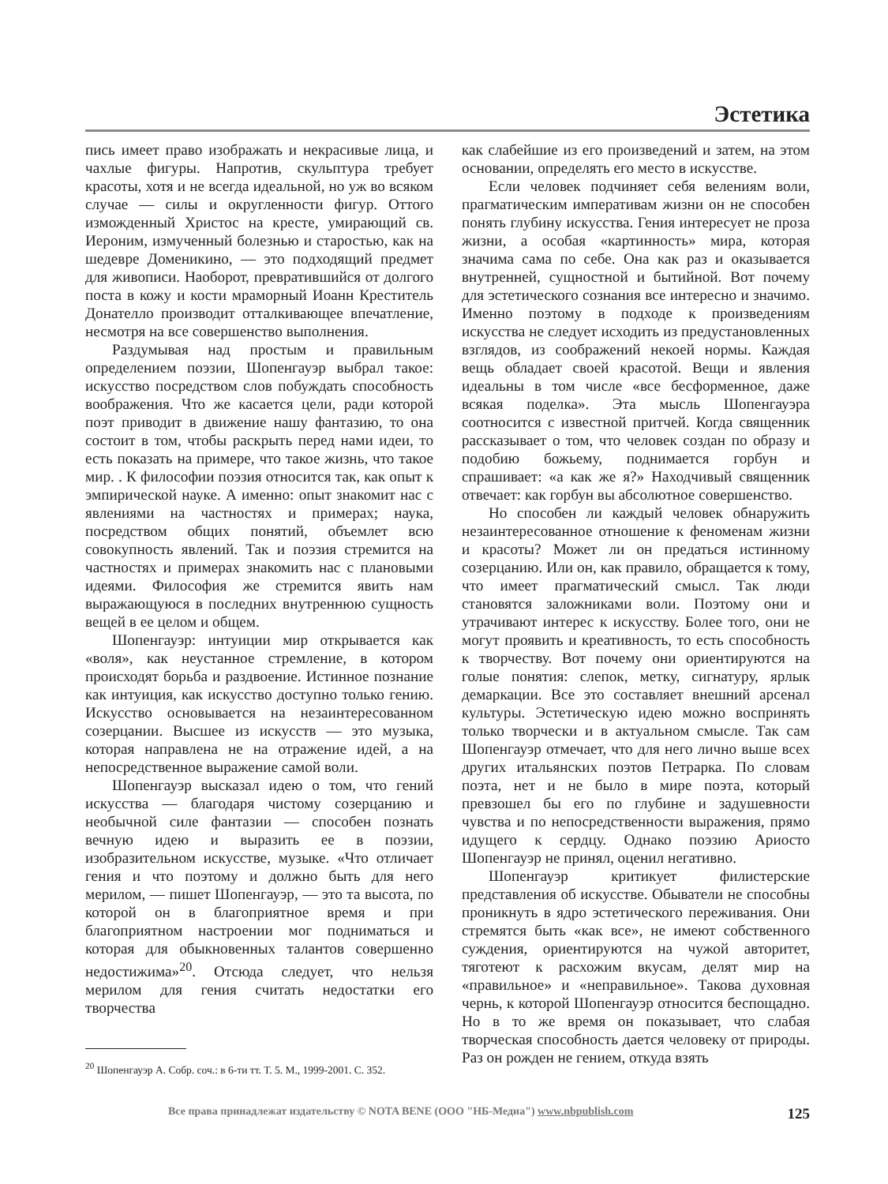Эстетика
пись имеет право изображать и некрасивые лица, и чахлые фигуры. Напротив, скульптура требует красоты, хотя и не всегда идеальной, но уж во всяком случае — силы и округленности фигур. Оттого изможденный Христос на кресте, умирающий св. Иероним, измученный болезнью и старостью, как на шедевре Доменикино, — это подходящий предмет для живописи. Наоборот, превратившийся от долгого поста в кожу и кости мраморный Иоанн Креститель Донателло производит отталкивающее впечатление, несмотря на все совершенство выполнения.
Раздумывая над простым и правильным определением поэзии, Шопенгауэр выбрал такое: искусство посредством слов побуждать способность воображения. Что же касается цели, ради которой поэт приводит в движение нашу фантазию, то она состоит в том, чтобы раскрыть перед нами идеи, то есть показать на примере, что такое жизнь, что такое мир. . К философии поэзия относится так, как опыт к эмпирической науке. А именно: опыт знакомит нас с явлениями на частностях и примерах; наука, посредством общих понятий, объемлет всю совокупность явлений. Так и поэзия стремится на частностях и примерах знакомить нас с плановыми идеями. Философия же стремится явить нам выражающуюся в последних внутреннюю сущность вещей в ее целом и общем.
Шопенгауэр: интуиции мир открывается как «воля», как неустанное стремление, в котором происходят борьба и раздвоение. Истинное познание как интуиция, как искусство доступно только гению. Искусство основывается на незаинтересованном созерцании. Высшее из искусств — это музыка, которая направлена не на отражение идей, а на непосредственное выражение самой воли.
Шопенгауэр высказал идею о том, что гений искусства — благодаря чистому созерцанию и необычной силе фантазии — способен познать вечную идею и выразить ее в поэзии, изобразительном искусстве, музыке. «Что отличает гения и что поэтому и должно быть для него мерилом, — пишет Шопенгауэр, — это та высота, по которой он в благоприятное время и при благоприятном настроении мог подниматься и которая для обыкновенных талантов совершенно недостижима»<sup>20</sup>. Отсюда следует, что нельзя мерилом для гения считать недостатки его творчества
<sup>20</sup> Шопенгауэр А. Собр. соч.: в 6-ти тт. Т. 5. М., 1999-2001. С. 352.
как слабейшие из его произведений и затем, на этом основании, определять его место в искусстве.
Если человек подчиняет себя велениям воли, прагматическим императивам жизни он не способен понять глубину искусства. Гения интересует не проза жизни, а особая «картинность» мира, которая значима сама по себе. Она как раз и оказывается внутренней, сущностной и бытийной. Вот почему для эстетического сознания все интересно и значимо. Именно поэтому в подходе к произведениям искусства не следует исходить из предустановленных взглядов, из соображений некоей нормы. Каждая вещь обладает своей красотой. Вещи и явления идеальны в том числе «все бесформенное, даже всякая поделка». Эта мысль Шопенгауэра соотносится с известной притчей. Когда священник рассказывает о том, что человек создан по образу и подобию божьему, поднимается горбун и спрашивает: «а как же я?» Находчивый священник отвечает: как горбун вы абсолютное совершенство.
Но способен ли каждый человек обнаружить незаинтересованное отношение к феноменам жизни и красоты? Может ли он предаться истинному созерцанию. Или он, как правило, обращается к тому, что имеет прагматический смысл. Так люди становятся заложниками воли. Поэтому они и утрачивают интерес к искусству. Более того, они не могут проявить и креативность, то есть способность к творчеству. Вот почему они ориентируются на голые понятия: слепок, метку, сигнатуру, ярлык демаркации. Все это составляет внешний арсенал культуры. Эстетическую идею можно воспринять только творчески и в актуальном смысле. Так сам Шопенгауэр отмечает, что для него лично выше всех других итальянских поэтов Петрарка. По словам поэта, нет и не было в мире поэта, который превзошел бы его по глубине и задушевности чувства и по непосредственности выражения, прямо идущего к сердцу. Однако поэзию Ариосто Шопенгауэр не принял, оценил негативно.
Шопенгауэр критикует филистерские представления об искусстве. Обыватели не способны проникнуть в ядро эстетического переживания. Они стремятся быть «как все», не имеют собственного суждения, ориентируются на чужой авторитет, тяготеют к расхожим вкусам, делят мир на «правильное» и «неправильное». Такова духовная чернь, к которой Шопенгауэр относится беспощадно. Но в то же время он показывает, что слабая творческая способность дается человеку от природы. Раз он рожден не гением, откуда взять
Все права принадлежат издательству © NOTA BENE (ООО "НБ-Медиа") www.nbpublish.com 125